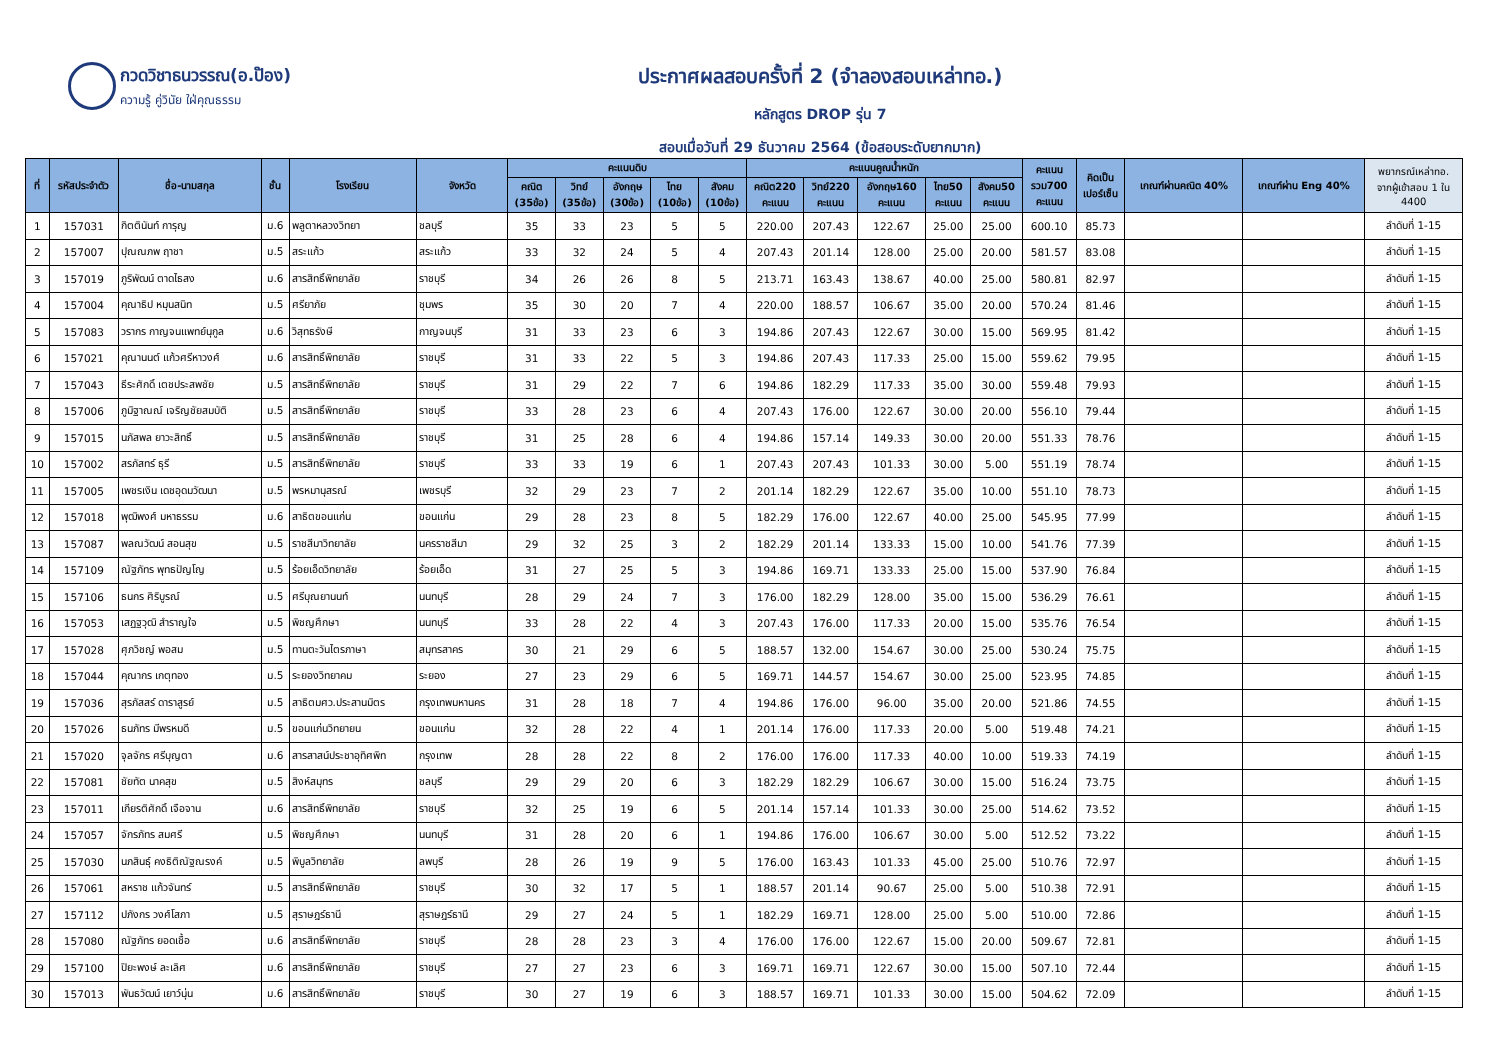กวดวิชาธนวรรณ(อ.ป๊อง)
ความรู้ คู่วินัย ใฝ่คุณธรรม
ประกาศผลสอบครั้งที่ 2 (จำลองสอบเหล่าทอ.)
หลักสูตร DROP รุ่น 7
สอบเมื่อวันที่ 29 ธันวาคม 2564 (ข้อสอบระดับยากมาก)
| ที่ | รหัสประจำตัว | ชื่อ-นามสกุล | ชั้น | โรงเรียน | จังหวัด | คะแนนดิบ | | | | | คะแนนคูณน้ำหนัก | | | | | คะแนน รวม700 คะแนน | คิดเป็น เปอร์เซ็น | เกณฑ์ผ่านคณิต 40% | เกณฑ์ผ่าน Eng 40% | พยากรณ์เหล่าทอ. จากผู้เข้าสอบ 1 ใน 4400 |
| --- | --- | --- | --- | --- | --- | --- | --- | --- | --- | --- | --- | --- | --- | --- | --- | --- | --- | --- | --- | --- |
| | | | | | | คณิต (35ข้อ) | วิทย์ (35ข้อ) | อังกฤษ (30ข้อ) | ไทย (10ข้อ) | สังคม (10ข้อ) | คณิต220 คะแนน | วิทย์220 คะแนน | อังกฤษ160 คะแนน | ไทย50 คะแนน | สังคม50 คะแนน | | | | | |
| 1 | 157031 | กิตตินันท์ การุญ | ม.6 | พลูตาหลวงวิทยา | ชลบุรี | 35 | 33 | 23 | 5 | 5 | 220.00 | 207.43 | 122.67 | 25.00 | 25.00 | 600.10 | 85.73 | | | ลำดับที่ 1-15 |
| 2 | 157007 | ปุณณภพ ฤาชา | ม.5 | สระแก้ว | สระแก้ว | 33 | 32 | 24 | 5 | 4 | 207.43 | 201.14 | 128.00 | 25.00 | 20.00 | 581.57 | 83.08 | | | ลำดับที่ 1-15 |
| 3 | 157019 | ภูริพัฒน์ ตาดไธสง | ม.6 | สารสิทธิ์พิทยาลัย | ราชบุรี | 34 | 26 | 26 | 8 | 5 | 213.71 | 163.43 | 138.67 | 40.00 | 25.00 | 580.81 | 82.97 | | | ลำดับที่ 1-15 |
| 4 | 157004 | คุณาธิป หมุนสนิท | ม.5 | ศรียาภัย | ชุมพร | 35 | 30 | 20 | 7 | 4 | 220.00 | 188.57 | 106.67 | 35.00 | 20.00 | 570.24 | 81.46 | | | ลำดับที่ 1-15 |
| 5 | 157083 | วรากร กาญจนแพทย์นุกูล | ม.6 | วิสุทธรังษี | กาญจนบุรี | 31 | 33 | 23 | 6 | 3 | 194.86 | 207.43 | 122.67 | 30.00 | 15.00 | 569.95 | 81.42 | | | ลำดับที่ 1-15 |
| 6 | 157021 | คุณานนต์ แก้วศรีหาวงศ์ | ม.6 | สารสิทธิ์พิทยาลัย | ราชบุรี | 31 | 33 | 22 | 5 | 3 | 194.86 | 207.43 | 117.33 | 25.00 | 15.00 | 559.62 | 79.95 | | | ลำดับที่ 1-15 |
| 7 | 157043 | ธีระศักดิ์ เตชประสพชัย | ม.5 | สารสิทธิ์พิทยาลัย | ราชบุรี | 31 | 29 | 22 | 7 | 6 | 194.86 | 182.29 | 117.33 | 35.00 | 30.00 | 559.48 | 79.93 | | | ลำดับที่ 1-15 |
| 8 | 157006 | ภูมิฐาณณ์ เจริญชัยสมบัติ | ม.5 | สารสิทธิ์พิทยาลัย | ราชบุรี | 33 | 28 | 23 | 6 | 4 | 207.43 | 176.00 | 122.67 | 30.00 | 20.00 | 556.10 | 79.44 | | | ลำดับที่ 1-15 |
| 9 | 157015 | นภัสพล ยาวะสิทธิ์ | ม.5 | สารสิทธิ์พิทยาลัย | ราชบุรี | 31 | 25 | 28 | 6 | 4 | 194.86 | 157.14 | 149.33 | 30.00 | 20.00 | 551.33 | 78.76 | | | ลำดับที่ 1-15 |
| 10 | 157002 | สรภัสทร์ ธุรี | ม.5 | สารสิทธิ์พิทยาลัย | ราชบุรี | 33 | 33 | 19 | 6 | 1 | 207.43 | 207.43 | 101.33 | 30.00 | 5.00 | 551.19 | 78.74 | | | ลำดับที่ 1-15 |
| 11 | 157005 | เพชรเงิน เดชอุดมวัฒนา | ม.5 | พรหมานุสรณ์ | เพชรบุรี | 32 | 29 | 23 | 7 | 2 | 201.14 | 182.29 | 122.67 | 35.00 | 10.00 | 551.10 | 78.73 | | | ลำดับที่ 1-15 |
| 12 | 157018 | พุฒิพงศ์ มหาธรรม | ม.6 | สาธิตขอนแก่น | ขอนแก่น | 29 | 28 | 23 | 8 | 5 | 182.29 | 176.00 | 122.67 | 40.00 | 25.00 | 545.95 | 77.99 | | | ลำดับที่ 1-15 |
| 13 | 157087 | พลณวัฒน์ สอนสุข | ม.5 | ราชสีมาวิทยาลัย | นครราชสีมา | 29 | 32 | 25 | 3 | 2 | 182.29 | 201.14 | 133.33 | 15.00 | 10.00 | 541.76 | 77.39 | | | ลำดับที่ 1-15 |
| 14 | 157109 | ณัฐภัทร พุทธปัญโญ | ม.5 | ร้อยเอ็ดวิทยาลัย | ร้อยเอ็ด | 31 | 27 | 25 | 5 | 3 | 194.86 | 169.71 | 133.33 | 25.00 | 15.00 | 537.90 | 76.84 | | | ลำดับที่ 1-15 |
| 15 | 157106 | ธนกร ศิริบูรณ์ | ม.5 | ศรีบุณยานนท์ | นนทบุรี | 28 | 29 | 24 | 7 | 3 | 176.00 | 182.29 | 128.00 | 35.00 | 15.00 | 536.29 | 76.61 | | | ลำดับที่ 1-15 |
| 16 | 157053 | เสฏฐวุฒิ สำราญใจ | ม.5 | พิชญศึกษา | นนทบุรี | 33 | 28 | 22 | 4 | 3 | 207.43 | 176.00 | 117.33 | 20.00 | 15.00 | 535.76 | 76.54 | | | ลำดับที่ 1-15 |
| 17 | 157028 | ศุภวิชญ์ พอสม | ม.5 | ทานตะวันไตรภาษา | สมุทรสาคร | 30 | 21 | 29 | 6 | 5 | 188.57 | 132.00 | 154.67 | 30.00 | 25.00 | 530.24 | 75.75 | | | ลำดับที่ 1-15 |
| 18 | 157044 | คุณากร เกตุทอง | ม.5 | ระยองวิทยาคม | ระยอง | 27 | 23 | 29 | 6 | 5 | 169.71 | 144.57 | 154.67 | 30.00 | 25.00 | 523.95 | 74.85 | | | ลำดับที่ 1-15 |
| 19 | 157036 | สุรภัสสร์ ดาราสูรย์ | ม.5 | สาธิตมศว.ประสานมิตร | กรุงเทพมหานคร | 31 | 28 | 18 | 7 | 4 | 194.86 | 176.00 | 96.00 | 35.00 | 20.00 | 521.86 | 74.55 | | | ลำดับที่ 1-15 |
| 20 | 157026 | ธนภัทร มีพรหมดี | ม.5 | ขอนแก่นวิทยายน | ขอนแก่น | 32 | 28 | 22 | 4 | 1 | 201.14 | 176.00 | 117.33 | 20.00 | 5.00 | 519.48 | 74.21 | | | ลำดับที่ 1-15 |
| 21 | 157020 | จุลจักร ศรีบุญตา | ม.6 | สารสาสน์ประชาอุทิศพิท | กรุงเทพ | 28 | 28 | 22 | 8 | 2 | 176.00 | 176.00 | 117.33 | 40.00 | 10.00 | 519.33 | 74.19 | | | ลำดับที่ 1-15 |
| 22 | 157081 | ชัยทัต นาคสุข | ม.5 | สิงห์สมุทร | ชลบุรี | 29 | 29 | 20 | 6 | 3 | 182.29 | 182.29 | 106.67 | 30.00 | 15.00 | 516.24 | 73.75 | | | ลำดับที่ 1-15 |
| 23 | 157011 | เกียรติศักดิ์ เจือจาน | ม.6 | สารสิทธิ์พิทยาลัย | ราชบุรี | 32 | 25 | 19 | 6 | 5 | 201.14 | 157.14 | 101.33 | 30.00 | 25.00 | 514.62 | 73.52 | | | ลำดับที่ 1-15 |
| 24 | 157057 | จักรภัทร สมศรี | ม.5 | พิชญศึกษา | นนทบุรี | 31 | 28 | 20 | 6 | 1 | 194.86 | 176.00 | 106.67 | 30.00 | 5.00 | 512.52 | 73.22 | | | ลำดับที่ 1-15 |
| 25 | 157030 | นภสินธุ์ คงธิติณัฐณรงค์ | ม.5 | พิบูลวิทยาลัย | ลพบุรี | 28 | 26 | 19 | 9 | 5 | 176.00 | 163.43 | 101.33 | 45.00 | 25.00 | 510.76 | 72.97 | | | ลำดับที่ 1-15 |
| 26 | 157061 | สหราช แก้วจันทร์ | ม.5 | สารสิทธิ์พิทยาลัย | ราชบุรี | 30 | 32 | 17 | 5 | 1 | 188.57 | 201.14 | 90.67 | 25.00 | 5.00 | 510.38 | 72.91 | | | ลำดับที่ 1-15 |
| 27 | 157112 | ปภังกร วงศ์โสภา | ม.5 | สุราษฎร์ธานี | สุราษฎร์ธานี | 29 | 27 | 24 | 5 | 1 | 182.29 | 169.71 | 128.00 | 25.00 | 5.00 | 510.00 | 72.86 | | | ลำดับที่ 1-15 |
| 28 | 157080 | ณัฐภัทร ยอดเชื้อ | ม.6 | สารสิทธิ์พิทยาลัย | ราชบุรี | 28 | 28 | 23 | 3 | 4 | 176.00 | 176.00 | 122.67 | 15.00 | 20.00 | 509.67 | 72.81 | | | ลำดับที่ 1-15 |
| 29 | 157100 | ปิยะพงษ์ ละเลิศ | ม.6 | สารสิทธิ์พิทยาลัย | ราชบุรี | 27 | 27 | 23 | 6 | 3 | 169.71 | 169.71 | 122.67 | 30.00 | 15.00 | 507.10 | 72.44 | | | ลำดับที่ 1-15 |
| 30 | 157013 | พันธวัฒน์ เยาว์นุ่น | ม.6 | สารสิทธิ์พิทยาลัย | ราชบุรี | 30 | 27 | 19 | 6 | 3 | 188.57 | 169.71 | 101.33 | 30.00 | 15.00 | 504.62 | 72.09 | | | ลำดับที่ 1-15 |